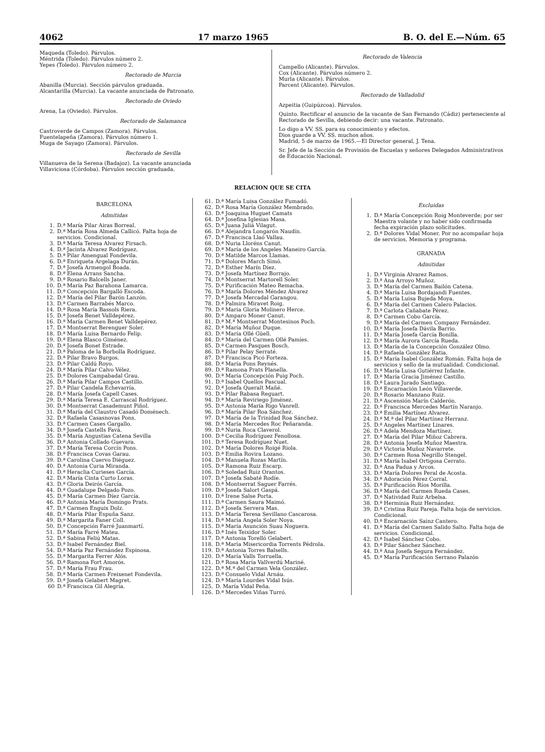4062 17 marzo 1965 B. O. del E.—Núm. 65
Maqueda (Toledo). Párvulos.
Méntrida (Toledo). Párvulos número 2.
Yepes (Toledo). Párvulos número 2.
Rectorado de Murcia
Abanilla (Murcia). Sección párvulos graduada.
Alcantarilla (Murcia). La vacante anunciada de Patronato.
Rectorado de Oviedo
Arena, La (Oviedo). Párvulos.
Rectorado de Salamanca
Castroverde de Campos (Zamora). Párvulos.
Fuentelapeña (Zamora). Párvulos número 1.
Muga de Sayago (Zamora). Párvulos.
Rectorado de Sevilla
Villanueva de la Serena (Badajoz). La vacante anunciada
Villaviciosa (Córdoba). Párvulos sección graduada.
Rectorado de Valencia
Campello (Alicante). Párvulos.
Cox (Alicante). Párvulos número 2.
Murla (Alicante). Párvulos.
Parcent (Alicante). Párvulos.
Rectorado de Valladolid
Azpeitia (Guipúzcoa). Párvulos.
Quinto. Rectificar el anuncio de la vacante de San Fernando (Cádiz) perteneciente al Rectorado de Sevilla, debiendo decir: una vacante. Patronato.
Lo digo a VV. SS. para su conocimiento y efectos.
Dios guarde a VV. SS. muchos años.
Madrid, 5 de marzo de 1965.—El Director general, J. Tena.
Sr. Jefe de la Sección de Provisión de Escuelas y señores Delegados Administrativos de Educación Nacional.
RELACION QUE SE CITA
BARCELONA
Admitidas
1. D.ª María Pilar Airas Borreal.
2. D.ª María Rosa Almeda Callicó. Falta hoja de servicios. Condicional.
3. D.ª María Teresa Alvarez Firsach.
4. D.ª Jacinta Alvarez Rodríguez.
5. D.ª Pilar Amengual Fondevila.
6. D.ª Enriqueta Argelaga Durán.
7. D.ª Josefa Armengol Boada.
8. D.ª Elena Arrans Sancha.
9. D.ª Rosario Balcells Janer.
10. D.ª María Paz Barahona Lamarca.
11. D.ª Concepción Bargalló Escoda.
12. D.ª María del Pilar Barón Lanzón.
13. D.ª Carmen Barrabés Marco.
14. D.ª Rosa María Bassols Riera.
15. D.ª Josefa Benet Valldepérez.
16. D.ª María Carmen Benet Valldepérez.
17. D.ª Montserrat Berenguer Soler.
18. D.ª María Luisa Bernardo Felip.
19. D.ª Elena Blasco Giménez.
20. D.ª Josefa Bonet Estrade.
21. D.ª Paloma de la Borbolla Rodríguez.
22. D.ª Pilar Bravo Burgos.
23. D.ª Pilar Caldú Royo.
24. D.ª María Pilar Calvo Vélez.
25. D.ª Dolores Campabadal Grau.
26. D.ª María Pilar Campos Castillo.
27. D.ª Pilar Candela Echevarría.
28. D.ª María Josefa Capell Cases.
29. D.ª María Teresa E. Carrascal Rodríguez.
30. D.ª Montserrat Casademunt Piñol.
31. D.ª María del Claustro Casadó Doménech.
32. D.ª Rafaela Casasnovas Pons.
33. D.ª Carmen Cases Gargallo.
34. D.ª Josefa Castells Favá.
35. D.ª María Angustias Catena Sevilla
36. D.ª Antonia Collado Guevara.
37. D.ª María Teresa Corcín Pons.
38. D.ª Francisca Covas Garau.
39. D.ª Carolina Cuervo Diéguez.
40. D.ª Antonia Curia Miranda.
41. D.ª Heraclia Curieses García.
42. D.ª María Cinta Curto Loras.
43. D.ª Gloria Deirós García.
44. D.ª Guadalupe Delgado Pozo.
45. D.ª María Carmen Díez García.
46. D.ª Antonia María Domingo Prats.
47. D.ª Carmen Enguix Dolz.
48. D.ª María Pilar Espuña Sanz.
49. D.ª Margarita Faner Coll.
50. D.ª Concepción Farré Juanmartí.
51. D.ª María Farré Mateu.
52. D.ª Sabina Feliú Matas.
53. D.ª Isabel Fernández Biel.
54. D.ª María Paz Fernández Espinosa.
55. D.ª Margarita Ferrer Alós.
56. D.ª Ramona Fort Amorós.
57. D.ª María Frau Frau.
58. D.ª María Carmen Freixenet Fondevila.
59. D.ª Josefa Gelabert Magret.
60 D.ª Francisca Gil Alegría.
61. D.ª María Luisa González Fumadó.
62. D.ª Rosa María González Membrado.
63. D.ª Joaquina Huguet Camats
64. D.ª Josefina Iglesias Masa.
65. D.ª Juana Juliá Vilagut.
66. D.ª Alejandra Longarón Naudín.
67. D.ª Francisca Llaó Vallau.
68. D.ª Nuria Lloréns Canut.
69. D.ª María de los Angeles Maneiro García.
70. D.ª Matilde Marcos Llamas.
71. D.ª Dolores March Simó.
72. D.ª Esther Marín Díez.
73. D.ª Josefa Martínez Borrajo.
74. D.ª Montserrat Martorell Soler.
75. D.ª Purificación Mateo Remacha.
76. D.ª María Dolores Méndez Alvarez
77. D.ª Josefa Mercadal Garangou.
78. D.ª Palmira Miravet Roig.
79. D.ª María Gloria Molinero Herce.
80. D.ª Amparo Moner Canut.
81. D.ª M.ª Montserrat Montesinos Poch.
82. D.ª María Muñoz Duque.
83. D.ª María Ollé Güell.
84. D.ª María del Carmen Ollé Pamíes.
85. D.ª Carmen Pasques Bosch.
86. D.ª Pilar Pelay Serraté.
87. D.ª Francisca Picó Forteza.
88. D.ª María Pons Reynés.
89. D.ª Ramona Prats Planella.
90. D.ª María Concepción Puig Poch.
91. D.ª Isabel Quellos Pascual.
92. D.ª Josefa Queralt Mañé.
93. D.ª Pilar Rabasa Reguart.
94. D.ª María Reviriego Jiménez.
95. D.ª Antonia María Rigo Vanrell.
96. D.ª María Pilar Roa Sánchez.
97. D.ª María de la Trinidad Roa Sánchez.
98. D.ª María Mercedes Roc Peñaranda.
99. D.ª Nuria Roca Claverol.
100. D.ª Cecilia Rodríguez Fenollosa.
101. D.ª Teresa Rodríguez Nuet.
102. D.ª María Dolores Roigé Riola.
103. D.ª Emilia Rovira Lozano.
104. D.ª Manuela Rozas Martín.
105. D.ª Ramona Ruiz Escarp.
106. D.ª Soledad Ruiz Orantos.
107. D.ª Josefa Sabaté Rodíe.
108. D.ª Montserrat Saguer Farrés.
109. D.ª Josefa Salort Gaspá.
110. D.ª Irene Salse Porta.
111. D.ª Carmen Saura Maimó.
112. D.ª Josefa Servera Mas.
113. D.ª María Teresa Sevillano Cascarosa.
114. D.ª María Angela Soler Noya.
115. D.ª María Asunción Suau Noguera.
116. D.ª Inés Teixidor Soler.
117. D.ª Antonia Torelló Gelabert.
118. D.ª María Misericordia Torrents Pédrola.
119. D.ª Antonia Torres Balsells.
120. D.ª María Valls Torruella.
121. D.ª Rosa María Vallverdú Mariné.
122. D.ª M.ª del Carmen Vela González.
123. D.ª Consuelo Vidal Arnáu.
124. D.ª María Lourdes Vidal Isús.
125. D. María Vidal Peña.
126. D.ª Mercedes Viñas Turró.
Excluidas
1. D.ª María Concepción Roig Monteverde; por ser Maestra volante y no haber sido confirmada fecha expiración plazo solicitudes.
2. D.ª Dolores Vidal Moner. Por no acompañar hoja de servicios, Memoria y programa.
GRANADA
Admitidas
1. D.ª Virginia Alvarez Ramos.
2. D.ª Ana Arroyo Muñoz.
3. D.ª María del Carmen Bailón Catena.
4. D.ª María Luisa Bordajandi Fuentes.
5. D.ª María Luisa Bujeda Moya.
6. D.ª María del Carmen Calero Palacios.
7. D.ª Carlota Cañabate Pérez.
8. D.ª Carmen Cobo García.
9. D.ª María del Carmen Company Fernández.
10. D.ª María Josefa Dávila Barrio.
11. D.ª María Josefa García Bonilla.
12. D.ª María Aurora García Rueda.
13. D.ª María de la Concepción González Olmo.
14. D.ª Rafaela González Ratia.
15. D.ª María Isabel González Román. Falta hoja de servicios y sello de la mutualidad. Condicional.
16. D.ª María Luisa Gutiérrez Infante.
17. D.ª María Gracia Jiménez Castillo.
18. D.ª Laura Jurado Santiago.
19. D.ª Encarnación León Villaverde.
20. D.ª Rosario Manzano Ruiz.
21. D.ª Ascensión Marín Calderón.
22. D.ª Francisca Mercedes Martín Naranjo.
23. D.ª Emilia Martínez Alvarez.
24. D.ª M.ª del Pilar Martínez Herranz.
25. D.ª Angeles Martínez Linares.
26. D.ª Adela Mendoza Martínez.
27. D.ª María del Pilar Miñoz Cabrera.
28. D.ª Antonia Josefa Muñoz Maestra.
29. D.ª Victoria Muñoz Navarrete.
30. D.ª Carmen Rosa Negrillo Stengel.
31. D.ª María Isabel Ortigosa Cerrato.
32. D.ª Ana Padua y Arcos.
33. D.ª María Dolores Peral de Acosta.
34. D.ª Adoración Pérez Corral.
35. D.ª Purificación Ríos Morilla.
36. D.ª María del Carmen Rueda Cases.
37. D.ª Natividad Ruiz Arbelsa.
38. D.ª Herminia Ruiz Hernández.
39. D.ª Cristina Ruiz Pareja. Falta hoja de servicios. Condicional.
40. D.ª Encarnación Sainz Cantero.
41. D.ª María del Carmen Salido Salto. Falta hoja de servicios. Condicional.
42. D.ª Isabel Sánchez Cobo.
43. D.ª Pilar Sánchez Sánchez.
44. D.ª Ana Josefa Segura Fernández.
45. D.ª María Purificación Serrano Palazón